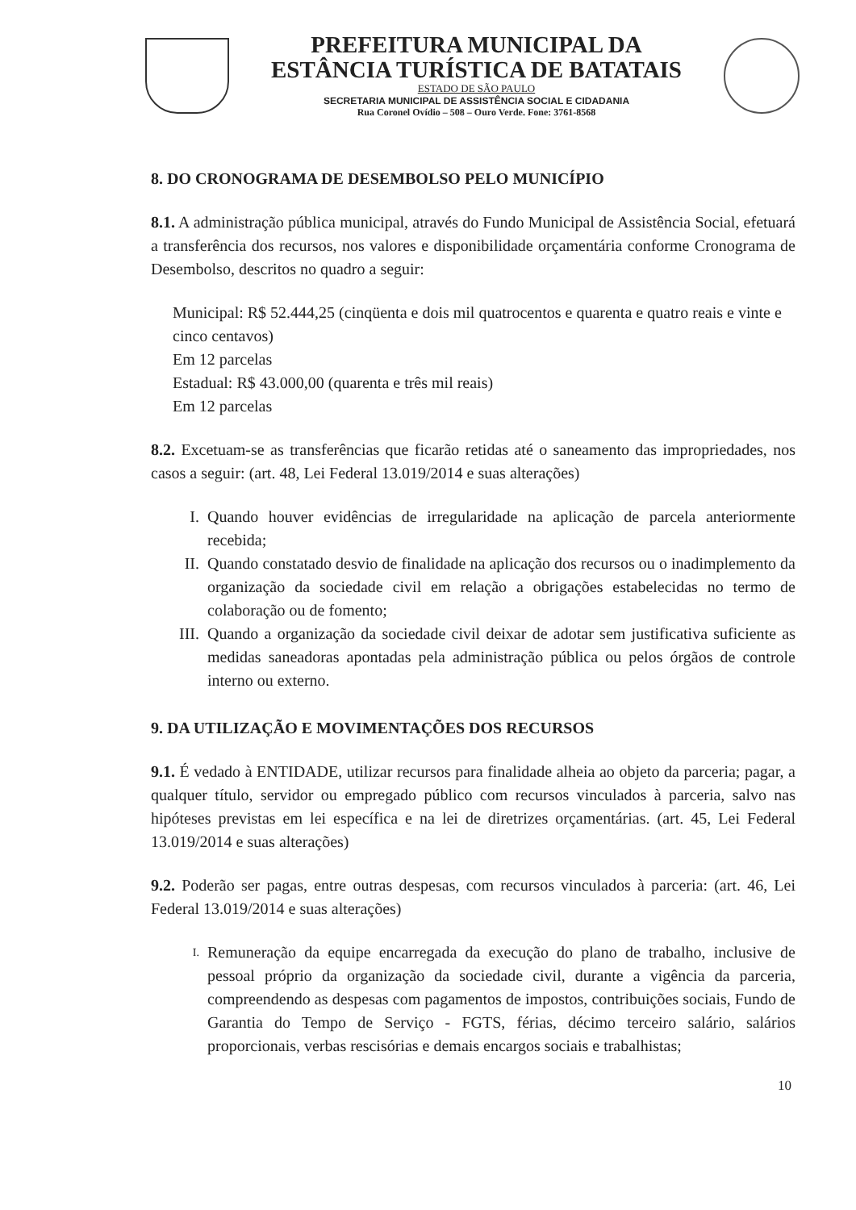PREFEITURA MUNICIPAL DA
ESTÂNCIA TURÍSTICA DE BATATAIS
ESTADO DE SÃO PAULO
SECRETARIA MUNICIPAL DE ASSISTÊNCIA SOCIAL E CIDADANIA
Rua Coronel Ovídio – 508 – Ouro Verde. Fone: 3761-8568
8. DO CRONOGRAMA DE DESEMBOLSO PELO MUNICÍPIO
8.1. A administração pública municipal, através do Fundo Municipal de Assistência Social, efetuará a transferência dos recursos, nos valores e disponibilidade orçamentária conforme Cronograma de Desembolso, descritos no quadro a seguir:
Municipal: R$ 52.444,25 (cinqüenta e dois mil quatrocentos e quarenta e quatro reais e vinte e cinco centavos)
Em 12 parcelas
Estadual: R$ 43.000,00 (quarenta e três mil reais)
Em 12 parcelas
8.2. Excetuam-se as transferências que ficarão retidas até o saneamento das impropriedades, nos casos a seguir: (art. 48, Lei Federal 13.019/2014 e suas alterações)
I. Quando houver evidências de irregularidade na aplicação de parcela anteriormente recebida;
II. Quando constatado desvio de finalidade na aplicação dos recursos ou o inadimplemento da organização da sociedade civil em relação a obrigações estabelecidas no termo de colaboração ou de fomento;
III. Quando a organização da sociedade civil deixar de adotar sem justificativa suficiente as medidas saneadoras apontadas pela administração pública ou pelos órgãos de controle interno ou externo.
9. DA UTILIZAÇÃO E MOVIMENTAÇÕES DOS RECURSOS
9.1. É vedado à ENTIDADE, utilizar recursos para finalidade alheia ao objeto da parceria; pagar, a qualquer título, servidor ou empregado público com recursos vinculados à parceria, salvo nas hipóteses previstas em lei específica e na lei de diretrizes orçamentárias. (art. 45, Lei Federal 13.019/2014 e suas alterações)
9.2. Poderão ser pagas, entre outras despesas, com recursos vinculados à parceria: (art. 46, Lei Federal 13.019/2014 e suas alterações)
I. Remuneração da equipe encarregada da execução do plano de trabalho, inclusive de pessoal próprio da organização da sociedade civil, durante a vigência da parceria, compreendendo as despesas com pagamentos de impostos, contribuições sociais, Fundo de Garantia do Tempo de Serviço - FGTS, férias, décimo terceiro salário, salários proporcionais, verbas rescisórias e demais encargos sociais e trabalhistas;
10